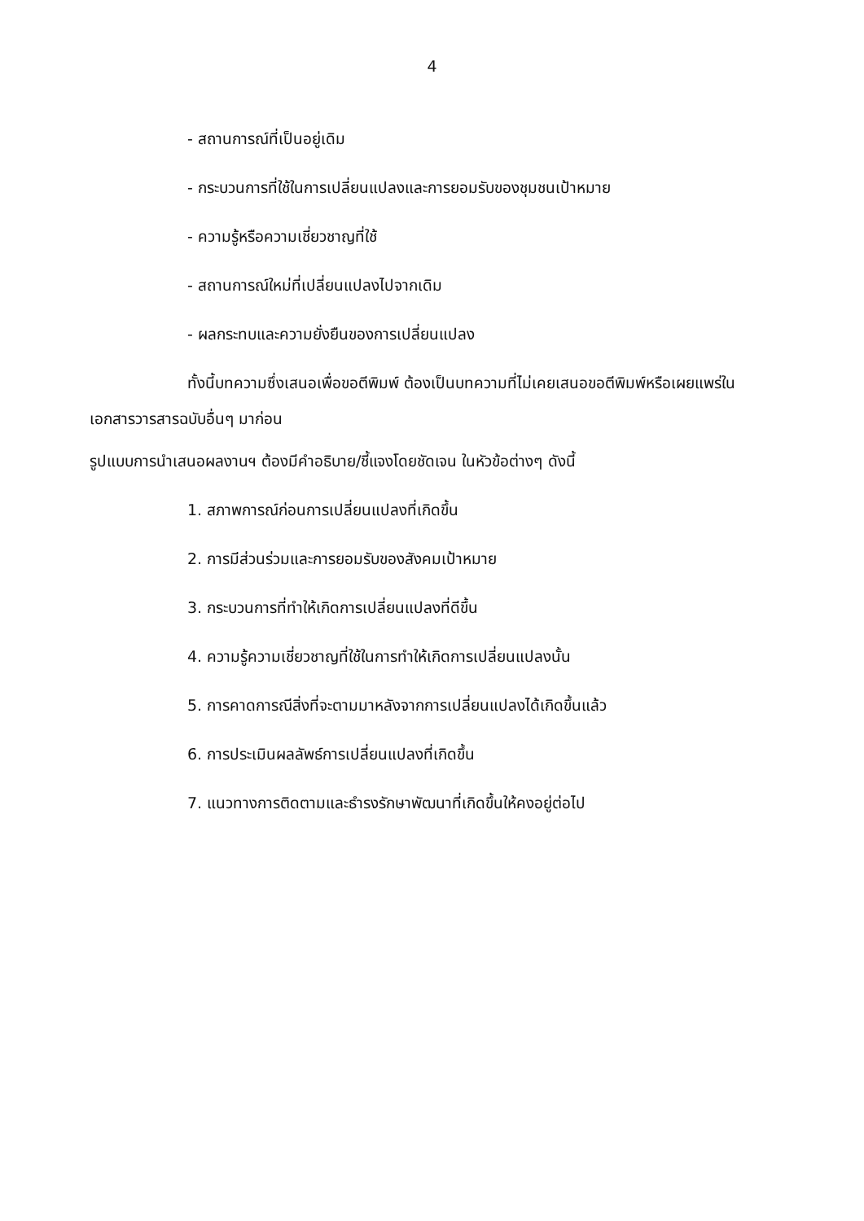4
- สถานการณ์ที่เป็นอยู่เดิม
- กระบวนการที่ใช้ในการเปลี่ยนแปลงและการยอมรับของชุมชนเป้าหมาย
- ความรู้หรือความเชี่ยวชาญที่ใช้
- สถานการณ์ใหม่ที่เปลี่ยนแปลงไปจากเดิม
- ผลกระทบและความยั่งยืนของการเปลี่ยนแปลง
ทั้งนี้บทความซึ่งเสนอเพื่อขอตีพิมพ์ ต้องเป็นบทความที่ไม่เคยเสนอขอตีพิมพ์หรือเผยแพร่ในเอกสารวารสารฉบับอื่นๆ มาก่อน
รูปแบบการนำเสนอผลงานฯ ต้องมีคำอธิบาย/ชี้แจงโดยชัดเจน ในหัวข้อต่างๆ ดังนี้
1. สภาพการณ์ก่อนการเปลี่ยนแปลงที่เกิดขึ้น
2. การมีส่วนร่วมและการยอมรับของสังคมเป้าหมาย
3. กระบวนการที่ทำให้เกิดการเปลี่ยนแปลงที่ดีขึ้น
4. ความรู้ความเชี่ยวชาญที่ใช้ในการทำให้เกิดการเปลี่ยนแปลงนั้น
5. การคาดการณีสิ่งที่จะตามมาหลังจากการเปลี่ยนแปลงได้เกิดขึ้นแล้ว
6. การประเมินผลลัพธ์การเปลี่ยนแปลงที่เกิดขึ้น
7. แนวทางการติดตามและธำรงรักษาพัฒนาที่เกิดขึ้นให้คงอยู่ต่อไป